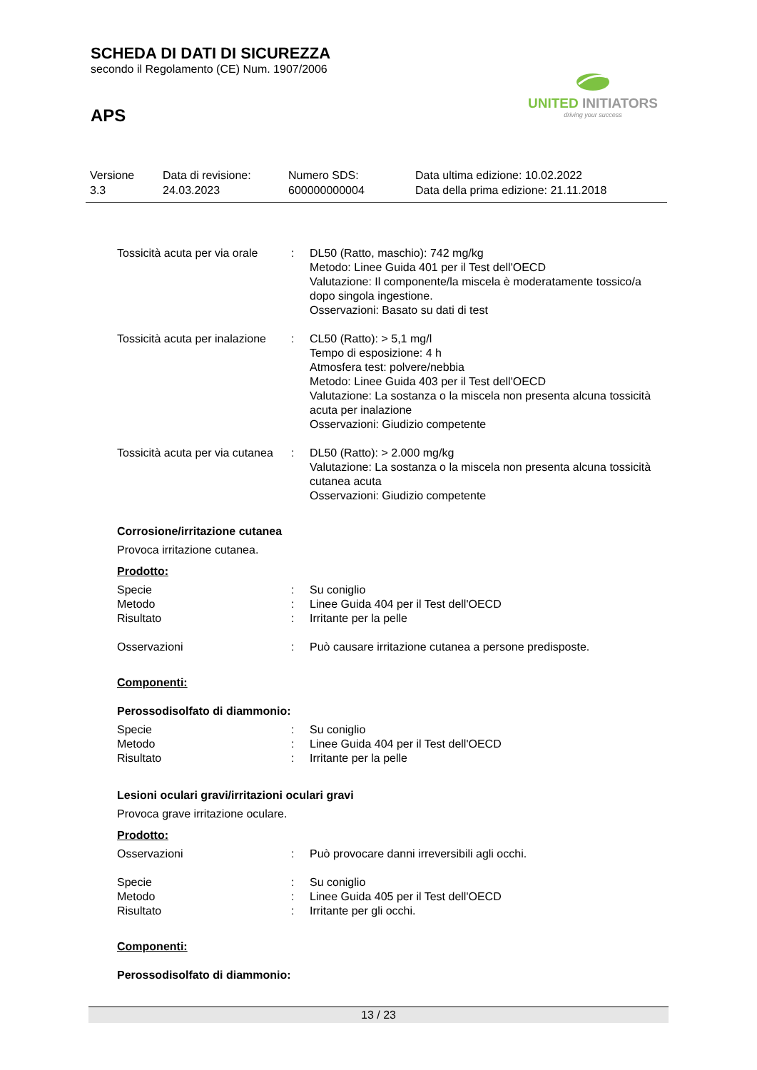SCHEDA DI DATI DI SICUREZZA
secondo il Regolamento (CE) Num. 1907/2006
APS
UNITED INITIATORS
driving your success
| Versione 3.3 | Data di revisione: 24.03.2023 | Numero SDS: 600000000004 | Data ultima edizione: 10.02.2022 Data della prima edizione: 21.11.2018 |
| Tossicità acuta per via orale | : | DL50 (Ratto, maschio): 742 mg/kg Metodo: Linee Guida 401 per il Test dell'OECD Valutazione: Il componente/la miscela è moderatamente tossico/a dopo singola ingestione. Osservazioni: Basato su dati di test |
| Tossicità acuta per inalazione | : | CL50 (Ratto): > 5,1 mg/l Tempo di esposizione: 4 h Atmosfera test: polvere/nebbia Metodo: Linee Guida 403 per il Test dell'OECD Valutazione: La sostanza o la miscela non presenta alcuna tossicità acuta per inalazione Osservazioni: Giudizio competente |
| Tossicità acuta per via cutanea | : | DL50 (Ratto): > 2.000 mg/kg Valutazione: La sostanza o la miscela non presenta alcuna tossicità cutanea acuta Osservazioni: Giudizio competente |
Corrosione/irritazione cutanea
Provoca irritazione cutanea.
Prodotto:
| Specie | : | Su coniglio |
| Metodo | : | Linee Guida 404 per il Test dell'OECD |
| Risultato | : | Irritante per la pelle |
| Osservazioni | : | Può causare irritazione cutanea a persone predisposte. |
Componenti:
Perossodisolfato di diammonio:
| Specie | : | Su coniglio |
| Metodo | : | Linee Guida 404 per il Test dell'OECD |
| Risultato | : | Irritante per la pelle |
Lesioni oculari gravi/irritazioni oculari gravi
Provoca grave irritazione oculare.
Prodotto:
| Osservazioni | : | Può provocare danni irreversibili agli occhi. |
| Specie | : | Su coniglio |
| Metodo | : | Linee Guida 405 per il Test dell'OECD |
| Risultato | : | Irritante per gli occhi. |
Componenti:
Perossodisolfato di diammonio:
13 / 23